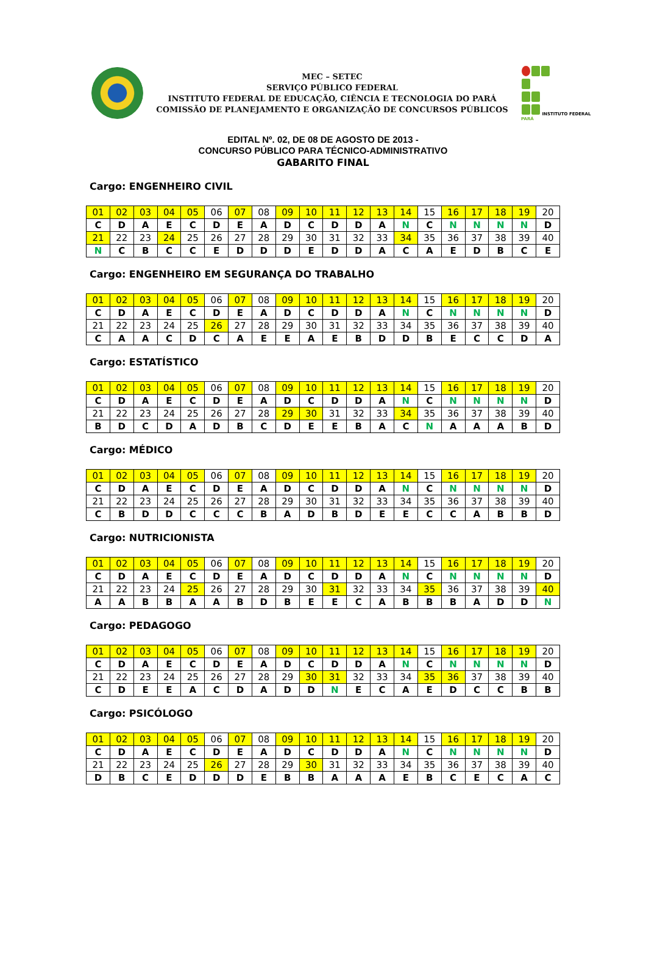MEC – SETEC
SERVIÇO PÚBLICO FEDERAL
INSTITUTO FEDERAL DE EDUCAÇÃO, CIÊNCIA E TECNOLOGIA DO PARÁ
COMISSÃO DE PLANEJAMENTO E ORGANIZAÇÃO DE CONCURSOS PÚBLICOS
INSTITUTO FEDERAL PARÁ
EDITAL Nº. 02, DE 08 DE AGOSTO DE 2013 -
CONCURSO PÚBLICO PARA TÉCNICO-ADMINISTRATIVO
GABARITO FINAL
Cargo: ENGENHEIRO CIVIL
| 01 | 02 | 03 | 04 | 05 | 06 | 07 | 08 | 09 | 10 | 11 | 12 | 13 | 14 | 15 | 16 | 17 | 18 | 19 | 20 |
| C | D | A | E | C | D | E | A | D | C | D | D | A | N | C | N | N | N | N | D |
| 21 | 22 | 23 | 24 | 25 | 26 | 27 | 28 | 29 | 30 | 31 | 32 | 33 | 34 | 35 | 36 | 37 | 38 | 39 | 40 |
| N | C | B | C | C | E | D | D | D | E | D | D | A | C | A | E | D | B | C | E |
Cargo: ENGENHEIRO EM SEGURANÇA DO TRABALHO
| 01 | 02 | 03 | 04 | 05 | 06 | 07 | 08 | 09 | 10 | 11 | 12 | 13 | 14 | 15 | 16 | 17 | 18 | 19 | 20 |
| C | D | A | E | C | D | E | A | D | C | D | D | A | N | C | N | N | N | N | D |
| 21 | 22 | 23 | 24 | 25 | 26 | 27 | 28 | 29 | 30 | 31 | 32 | 33 | 34 | 35 | 36 | 37 | 38 | 39 | 40 |
| C | A | A | C | D | C | A | E | E | A | E | B | D | D | B | E | C | C | D | A |
Cargo: ESTATÍSTICO
| 01 | 02 | 03 | 04 | 05 | 06 | 07 | 08 | 09 | 10 | 11 | 12 | 13 | 14 | 15 | 16 | 17 | 18 | 19 | 20 |
| C | D | A | E | C | D | E | A | D | C | D | D | A | N | C | N | N | N | N | D |
| 21 | 22 | 23 | 24 | 25 | 26 | 27 | 28 | 29 | 30 | 31 | 32 | 33 | 34 | 35 | 36 | 37 | 38 | 39 | 40 |
| B | D | C | D | A | D | B | C | D | E | E | B | A | C | N | A | A | A | B | D |
Cargo: MÉDICO
| 01 | 02 | 03 | 04 | 05 | 06 | 07 | 08 | 09 | 10 | 11 | 12 | 13 | 14 | 15 | 16 | 17 | 18 | 19 | 20 |
| C | D | A | E | C | D | E | A | D | C | D | D | A | N | C | N | N | N | N | D |
| 21 | 22 | 23 | 24 | 25 | 26 | 27 | 28 | 29 | 30 | 31 | 32 | 33 | 34 | 35 | 36 | 37 | 38 | 39 | 40 |
| C | B | D | D | C | C | C | B | A | D | B | D | E | E | C | C | A | B | B | D |
Cargo: NUTRICIONISTA
| 01 | 02 | 03 | 04 | 05 | 06 | 07 | 08 | 09 | 10 | 11 | 12 | 13 | 14 | 15 | 16 | 17 | 18 | 19 | 20 |
| C | D | A | E | C | D | E | A | D | C | D | D | A | N | C | N | N | N | N | D |
| 21 | 22 | 23 | 24 | 25 | 26 | 27 | 28 | 29 | 30 | 31 | 32 | 33 | 34 | 35 | 36 | 37 | 38 | 39 | 40 |
| A | A | B | B | A | A | B | D | B | E | E | C | A | B | B | B | A | D | D | N |
Cargo: PEDAGOGO
| 01 | 02 | 03 | 04 | 05 | 06 | 07 | 08 | 09 | 10 | 11 | 12 | 13 | 14 | 15 | 16 | 17 | 18 | 19 | 20 |
| C | D | A | E | C | D | E | A | D | C | D | D | A | N | C | N | N | N | N | D |
| 21 | 22 | 23 | 24 | 25 | 26 | 27 | 28 | 29 | 30 | 31 | 32 | 33 | 34 | 35 | 36 | 37 | 38 | 39 | 40 |
| C | D | E | E | A | C | D | A | D | D | N | E | C | A | E | D | C | C | B | B |
Cargo: PSICÓLOGO
| 01 | 02 | 03 | 04 | 05 | 06 | 07 | 08 | 09 | 10 | 11 | 12 | 13 | 14 | 15 | 16 | 17 | 18 | 19 | 20 |
| C | D | A | E | C | D | E | A | D | C | D | D | A | N | C | N | N | N | N | D |
| 21 | 22 | 23 | 24 | 25 | 26 | 27 | 28 | 29 | 30 | 31 | 32 | 33 | 34 | 35 | 36 | 37 | 38 | 39 | 40 |
| D | B | C | E | D | D | D | E | B | B | A | A | A | E | B | C | E | C | A | C |